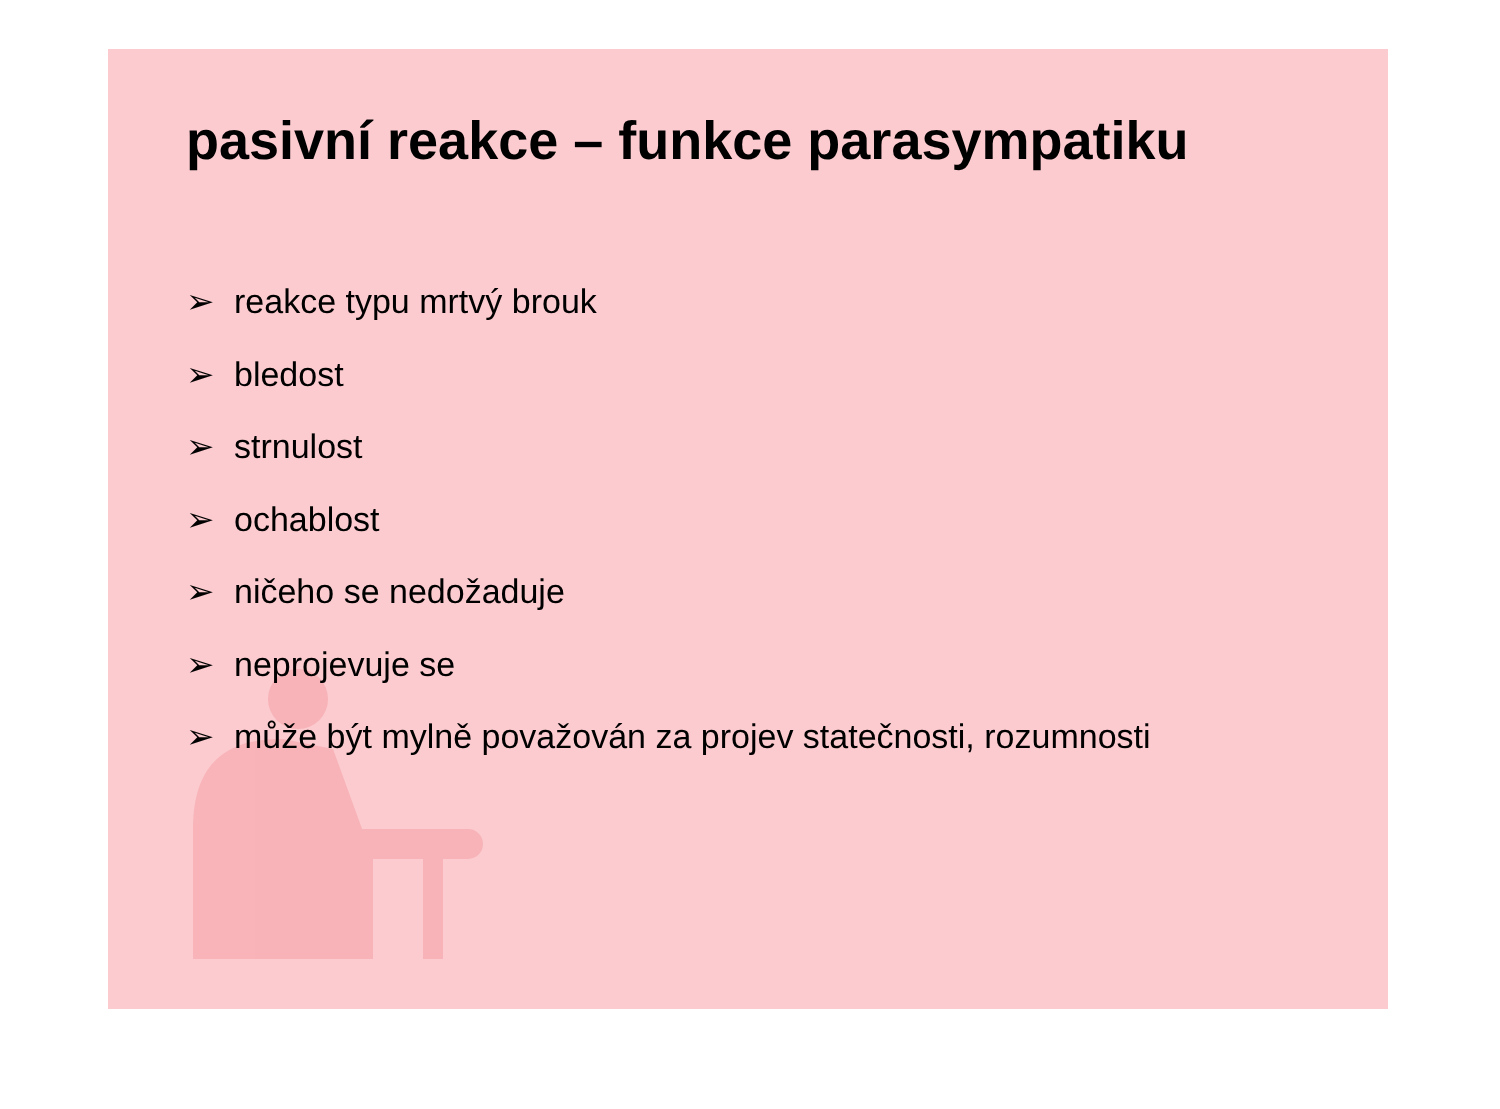pasivní reakce – funkce parasympatiku
➢ reakce typu mrtvý brouk
➢ bledost
➢ strnulost
➢ ochablost
➢ ničeho se nedožaduje
➢ neprojevuje se
➢ může být mylně považován za projev statečnosti, rozumnosti